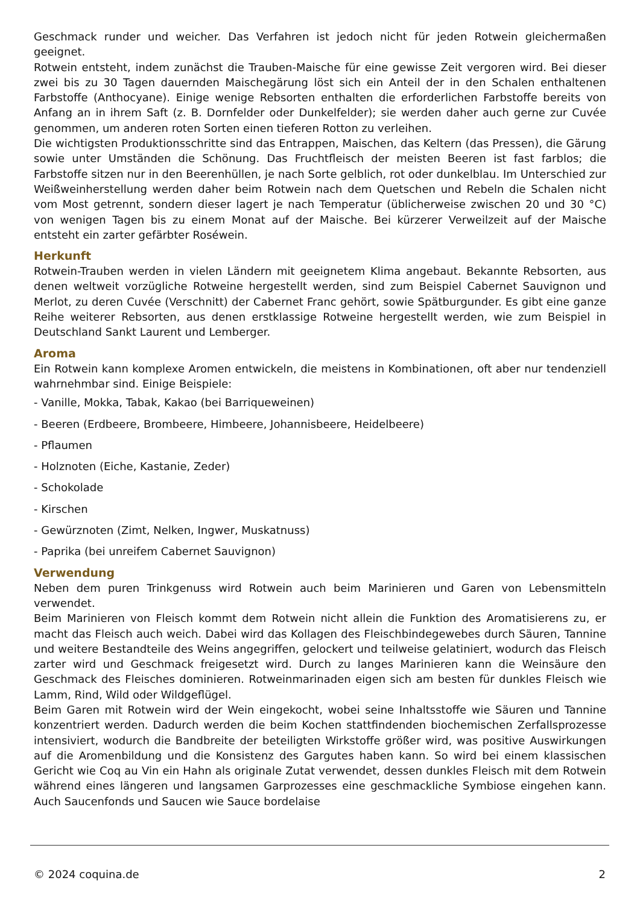Geschmack runder und weicher. Das Verfahren ist jedoch nicht für jeden Rotwein gleichermaßen geeignet.
Rotwein entsteht, indem zunächst die Trauben-Maische für eine gewisse Zeit vergoren wird. Bei dieser zwei bis zu 30 Tagen dauernden Maischegärung löst sich ein Anteil der in den Schalen enthaltenen Farbstoffe (Anthocyane). Einige wenige Rebsorten enthalten die erforderlichen Farbstoffe bereits von Anfang an in ihrem Saft (z. B. Dornfelder oder Dunkelfelder); sie werden daher auch gerne zur Cuvée genommen, um anderen roten Sorten einen tieferen Rotton zu verleihen.
Die wichtigsten Produktionsschritte sind das Entrappen, Maischen, das Keltern (das Pressen), die Gärung sowie unter Umständen die Schönung. Das Fruchtfleisch der meisten Beeren ist fast farblos; die Farbstoffe sitzen nur in den Beerenhüllen, je nach Sorte gelblich, rot oder dunkelblau. Im Unterschied zur Weißweinherstellung werden daher beim Rotwein nach dem Quetschen und Rebeln die Schalen nicht vom Most getrennt, sondern dieser lagert je nach Temperatur (üblicherweise zwischen 20 und 30 °C) von wenigen Tagen bis zu einem Monat auf der Maische. Bei kürzerer Verweilzeit auf der Maische entsteht ein zarter gefärbter Roséwein.
Herkunft
Rotwein-Trauben werden in vielen Ländern mit geeignetem Klima angebaut. Bekannte Rebsorten, aus denen weltweit vorzügliche Rotweine hergestellt werden, sind zum Beispiel Cabernet Sauvignon und Merlot, zu deren Cuvée (Verschnitt) der Cabernet Franc gehört, sowie Spätburgunder. Es gibt eine ganze Reihe weiterer Rebsorten, aus denen erstklassige Rotweine hergestellt werden, wie zum Beispiel in Deutschland Sankt Laurent und Lemberger.
Aroma
Ein Rotwein kann komplexe Aromen entwickeln, die meistens in Kombinationen, oft aber nur tendenziell wahrnehmbar sind. Einige Beispiele:
- Vanille, Mokka, Tabak, Kakao (bei Barriqueweinen)
- Beeren (Erdbeere, Brombeere, Himbeere, Johannisbeere, Heidelbeere)
- Pflaumen
- Holznoten (Eiche, Kastanie, Zeder)
- Schokolade
- Kirschen
- Gewürznoten (Zimt, Nelken, Ingwer, Muskatnuss)
- Paprika (bei unreifem Cabernet Sauvignon)
Verwendung
Neben dem puren Trinkgenuss wird Rotwein auch beim Marinieren und Garen von Lebensmitteln verwendet.
Beim Marinieren von Fleisch kommt dem Rotwein nicht allein die Funktion des Aromatisierens zu, er macht das Fleisch auch weich. Dabei wird das Kollagen des Fleischbindegewebes durch Säuren, Tannine und weitere Bestandteile des Weins angegriffen, gelockert und teilweise gelatiniert, wodurch das Fleisch zarter wird und Geschmack freigesetzt wird. Durch zu langes Marinieren kann die Weinsäure den Geschmack des Fleisches dominieren. Rotweinmarinaden eigen sich am besten für dunkles Fleisch wie Lamm, Rind, Wild oder Wildgeflügel.
Beim Garen mit Rotwein wird der Wein eingekocht, wobei seine Inhaltsstoffe wie Säuren und Tannine konzentriert werden. Dadurch werden die beim Kochen stattfindenden biochemischen Zerfallsprozesse intensiviert, wodurch die Bandbreite der beteiligten Wirkstoffe größer wird, was positive Auswirkungen auf die Aromenbildung und die Konsistenz des Gargutes haben kann. So wird bei einem klassischen Gericht wie Coq au Vin ein Hahn als originale Zutat verwendet, dessen dunkles Fleisch mit dem Rotwein während eines längeren und langsamen Garprozesses eine geschmackliche Symbiose eingehen kann. Auch Saucenfonds und Saucen wie Sauce bordelaise
© 2024 coquina.de 2